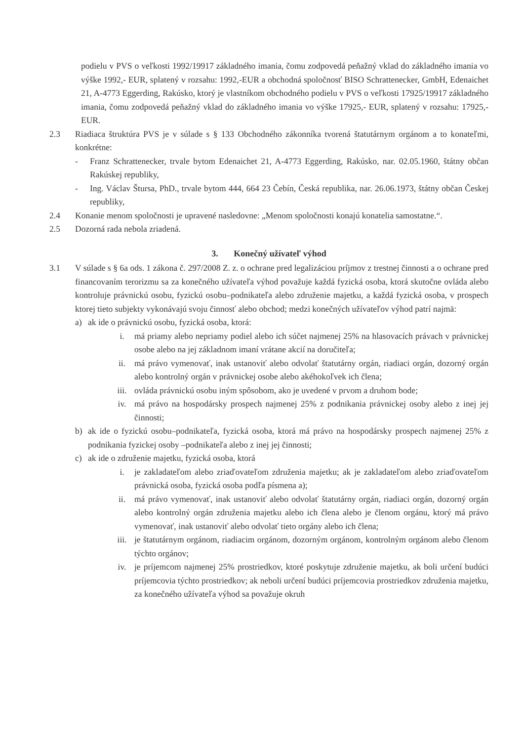podielu v PVS o veľkosti 1992/19917 základného imania, čomu zodpovedá peňažný vklad do základného imania vo výške 1992,- EUR, splatený v rozsahu: 1992,-EUR a obchodná spoločnosť BISO Schrattenecker, GmbH, Edenaichet 21, A-4773 Eggerding, Rakúsko, ktorý je vlastníkom obchodného podielu v PVS o veľkosti 17925/19917 základného imania, čomu zodpovedá peňažný vklad do základného imania vo výške 17925,- EUR, splatený v rozsahu: 17925,-EUR.
2.3 Riadiaca štruktúra PVS je v súlade s § 133 Obchodného zákonníka tvorená štatutárnym orgánom a to konateľmi, konkrétne:
- Franz Schrattenecker, trvale bytom Edenaichet 21, A-4773 Eggerding, Rakúsko, nar. 02.05.1960, štátny občan Rakúskej republiky,
- Ing. Václav Štursa, PhD., trvale bytom 444, 664 23 Čebín, Česká republika, nar. 26.06.1973, štátny občan Českej republiky,
2.4 Konanie menom spoločnosti je upravené nasledovne: „Menom spoločnosti konajú konatelia samostatne.“.
2.5 Dozorná rada nebola zriadená.
3. Konečný užívateľ výhod
3.1 V súlade s § 6a ods. 1 zákona č. 297/2008 Z. z. o ochrane pred legalizáciou príjmov z trestnej činnosti a o ochrane pred financovaním terorizmu sa za konečného užívateľa výhod považuje každá fyzická osoba, ktorá skutočne ovláda alebo kontroluje právnickú osobu, fyzickú osobu–podnikateľa alebo združenie majetku, a každá fyzická osoba, v prospech ktorej tieto subjekty vykonávajú svoju činnosť alebo obchod; medzi konečných užívateľov výhod patrí najmä:
a) ak ide o právnickú osobu, fyzická osoba, ktorá:
i. má priamy alebo nepriamy podiel alebo ich súčet najmenej 25% na hlasovacích právach v právnickej osobe alebo na jej základnom imaní vrátane akcií na doručiteľa;
ii. má právo vymenovať, inak ustanoviť alebo odvolať štatutárny orgán, riadiaci orgán, dozorný orgán alebo kontrolný orgán v právnickej osobe alebo akéhokoľvek ich člena;
iii. ovláda právnickú osobu iným spôsobom, ako je uvedené v prvom a druhom bode;
iv. má právo na hospodársky prospech najmenej 25% z podnikania právnickej osoby alebo z inej jej činnosti;
b) ak ide o fyzickú osobu–podnikateľa, fyzická osoba, ktorá má právo na hospodársky prospech najmenej 25% z podnikania fyzickej osoby –podnikateľa alebo z inej jej činnosti;
c) ak ide o združenie majetku, fyzická osoba, ktorá
i. je zakladateľom alebo zriaďovateľom združenia majetku; ak je zakladateľom alebo zriaďovateľom právnická osoba, fyzická osoba podľa písmena a);
ii. má právo vymenovať, inak ustanoviť alebo odvolať štatutárny orgán, riadiaci orgán, dozorný orgán alebo kontrolný orgán združenia majetku alebo ich člena alebo je členom orgánu, ktorý má právo vymenovať, inak ustanoviť alebo odvolať tieto orgány alebo ich člena;
iii. je štatutárnym orgánom, riadiacim orgánom, dozorným orgánom, kontrolným orgánom alebo členom týchto orgánov;
iv. je príjemcom najmenej 25% prostriedkov, ktoré poskytuje združenie majetku, ak boli určení budúci príjemcovia týchto prostriedkov; ak neboli určení budúci príjemcovia prostriedkov združenia majetku, za konečného užívateľa výhod sa považuje okruh